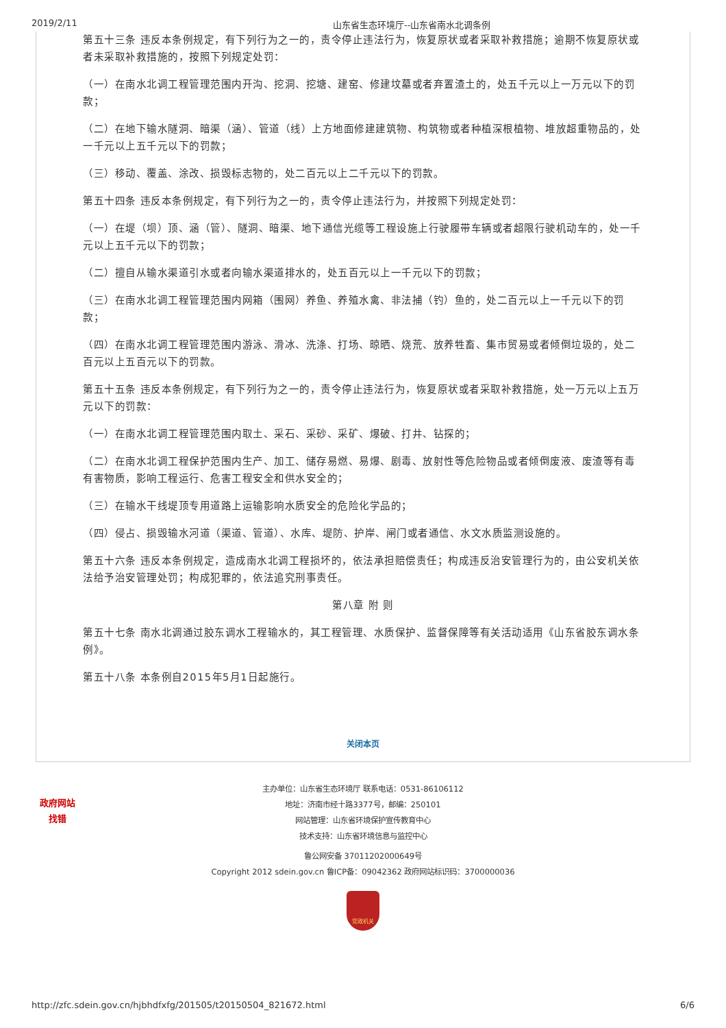2019/2/11 山东省生态环境厅--山东省南水北调条例
第五十三条 违反本条例规定，有下列行为之一的，责令停止违法行为，恢复原状或者采取补救措施；逾期不恢复原状或者未采取补救措施的，按照下列规定处罚：
（一）在南水北调工程管理范围内开沟、挖洞、挖塘、建窑、修建坟墓或者弃置渣土的，处五千元以上一万元以下的罚款；
（二）在地下输水隧洞、暗渠（涵）、管道（线）上方地面修建建筑物、构筑物或者种植深根植物、堆放超重物品的，处一千元以上五千元以下的罚款；
（三）移动、覆盖、涂改、损毁标志物的，处二百元以上二千元以下的罚款。
第五十四条 违反本条例规定，有下列行为之一的，责令停止违法行为，并按照下列规定处罚：
（一）在堤（坝）顶、涵（管）、隧洞、暗渠、地下通信光缆等工程设施上行驶履带车辆或者超限行驶机动车的，处一千元以上五千元以下的罚款；
（二）擅自从输水渠道引水或者向输水渠道排水的，处五百元以上一千元以下的罚款；
（三）在南水北调工程管理范围内网箱（围网）养鱼、养殖水禽、非法捕（钓）鱼的，处二百元以上一千元以下的罚款；
（四）在南水北调工程管理范围内游泳、滑冰、洗涤、打场、晾晒、烧荒、放养牲畜、集市贸易或者倾倒垃圾的，处二百元以上五百元以下的罚款。
第五十五条 违反本条例规定，有下列行为之一的，责令停止违法行为，恢复原状或者采取补救措施，处一万元以上五万元以下的罚款：
（一）在南水北调工程管理范围内取土、采石、采砂、采矿、爆破、打井、钻探的；
（二）在南水北调工程保护范围内生产、加工、储存易燃、易爆、剧毒、放射性等危险物品或者倾倒废液、废渣等有毒有害物质，影响工程运行、危害工程安全和供水安全的；
（三）在输水干线堤顶专用道路上运输影响水质安全的危险化学品的；
（四）侵占、损毁输水河道（渠道、管道）、水库、堤防、护岸、闸门或者通信、水文水质监测设施的。
第五十六条 违反本条例规定，造成南水北调工程损坏的，依法承担赔偿责任；构成违反治安管理行为的，由公安机关依法给予治安管理处罚；构成犯罪的，依法追究刑事责任。
第八章 附 则
第五十七条 南水北调通过胶东调水工程输水的，其工程管理、水质保护、监督保障等有关活动适用《山东省胶东调水条例》。
第五十八条 本条例自2015年5月1日起施行。
关闭本页
政府网站
找错
主办单位：山东省生态环境厅 联系电话：0531-86106112
地址：济南市经十路3377号，邮编：250101
网站管理：山东省环境保护宣传教育中心
技术支持：山东省环境信息与监控中心
鲁公网安备 37011202000649号
Copyright 2012 sdein.gov.cn 鲁ICP备：09042362 政府网站标识码：3700000036
党政机关
http://zfc.sdein.gov.cn/hjbhdfxfg/201505/t20150504_821672.html 6/6